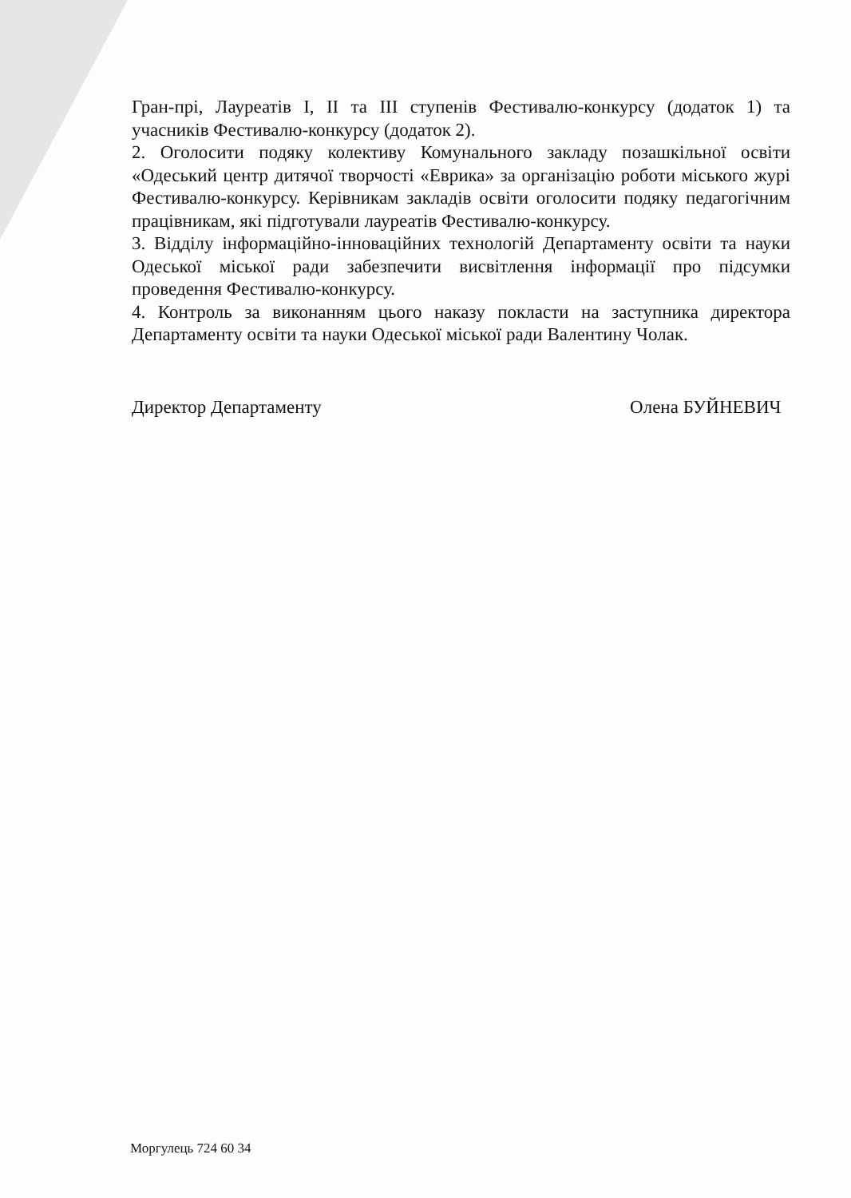Гран-прі, Лауреатів I, II та III ступенів Фестивалю-конкурсу (додаток 1) та учасників Фестивалю-конкурсу (додаток 2).
2. Оголосити подяку колективу Комунального закладу позашкільної освіти «Одеський центр дитячої творчості «Еврика» за організацію роботи міського журі Фестивалю-конкурсу. Керівникам закладів освіти оголосити подяку педагогічним працівникам, які підготували лауреатів Фестивалю-конкурсу.
3. Відділу інформаційно-інноваційних технологій Департаменту освіти та науки Одеської міської ради забезпечити висвітлення інформації про підсумки проведення Фестивалю-конкурсу.
4. Контроль за виконанням цього наказу покласти на заступника директора Департаменту освіти та науки Одеської міської ради Валентину Чолак.
Директор Департаменту Олена БУЙНЕВИЧ
Моргулець 724 60 34